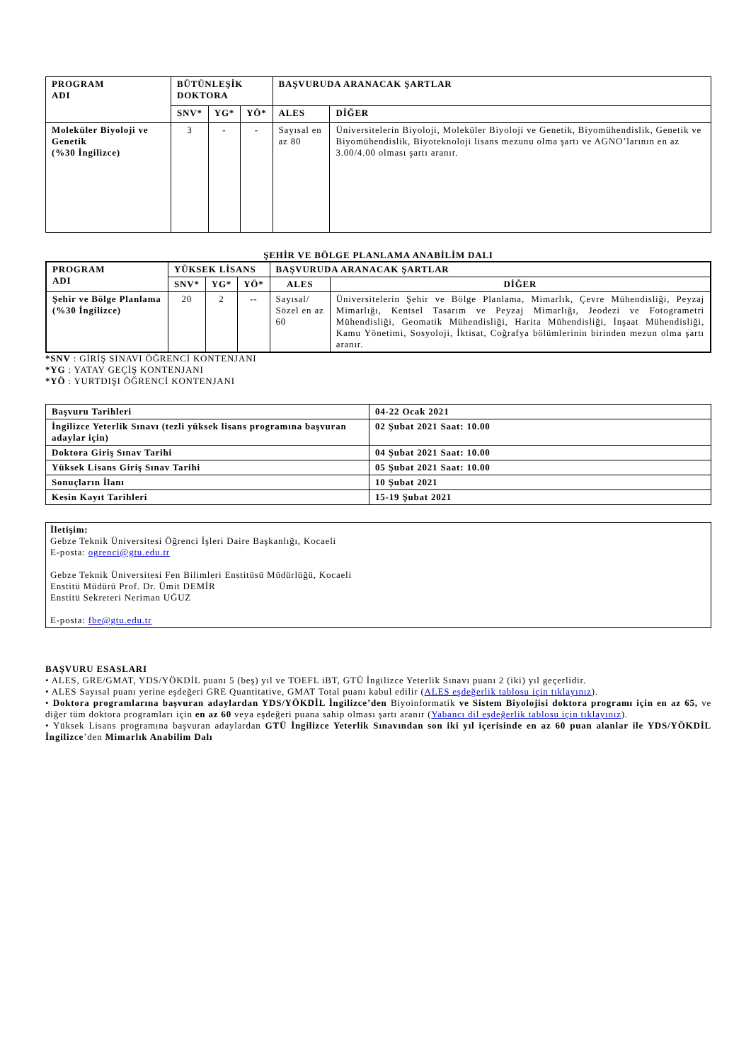| PROGRAM ADI | BÜTÜNLEŞİK DOKTORA | | | BAŞVURUDA ARANACAK ŞARTLAR | |
| --- | --- | --- | --- | --- | --- |
| | SNV* | YG* | YÖ* | ALES | DİĞER |
| Moleküler Biyoloji ve Genetik (%30 İngilizce) | 3 | - | - | Sayısal en az 80 | Üniversitelerin Biyoloji, Moleküler Biyoloji ve Genetik, Biyomühendislik, Genetik ve Biyomühendislik, Biyoteknoloji lisans mezunu olma şartı ve AGNO’larının en az 3.00/4.00 olması şartı aranır. |
ŞEHİR VE BÖLGE PLANLAMA ANABİLİM DALI
| PROGRAM ADI | YÜKSEK LİSANS | | | BAŞVURUDA ARANACAK ŞARTLAR | |
| --- | --- | --- | --- | --- | --- |
| | SNV* | YG* | YÖ* | ALES | DİĞER |
| Şehir ve Bölge Planlama (%30 İngilizce) | 20 | 2 | -- | Sayısal/ Sözel en az 60 | Üniversitelerin Şehir ve Bölge Planlama, Mimarlık, Çevre Mühendisliği, Peyzaj Mimarlığı, Kentsel Tasarım ve Peyzaj Mimarlığı, Jeodezi ve Fotogrametri Mühendisliği, Geomatik Mühendisliği, Harita Mühendisliği, İnşaat Mühendisliği, Kamu Yönetimi, Sosyoloji, İktisat, Coğrafya bölümlerinin birinden mezun olma şartı aranır. |
*SNV : GİRİŞ SINAVI ÖĞRENCİ KONTENJANI
*YG : YATAY GEÇİŞ KONTENJANI
*YÖ : YURTDIŞI ÖĞRENCİ KONTENJANI
| Başvuru Tarihleri | 04-22 Ocak 2021 |
| İngilizce Yeterlik Sınavı (tezli yüksek lisans programına başvuran adaylar için) | 02 Şubat 2021 Saat: 10.00 |
| Doktora Giriş Sınav Tarihi | 04 Şubat 2021 Saat: 10.00 |
| Yüksek Lisans Giriş Sınav Tarihi | 05 Şubat 2021 Saat: 10.00 |
| Sonuçların İlanı | 10 Şubat 2021 |
| Kesin Kayıt Tarihleri | 15-19 Şubat 2021 |
İletişim:
Gebze Teknik Üniversitesi Öğrenci İşleri Daire Başkanlığı, Kocaeli
E-posta: ogrenci@gtu.edu.tr
Gebze Teknik Üniversitesi Fen Bilimleri Enstitüsü Müdürlüğü, Kocaeli
Enstitü Müdürü Prof. Dr. Ümit DEMİR
Enstitü Sekreteri Neriman UĞUZ
E-posta: fbe@gtu.edu.tr
BAŞVURU ESASLARI
• ALES, GRE/GMAT, YDS/YÖKDİL puanı 5 (beş) yıl ve TOEFL iBT, GTÜ İngilizce Yeterlik Sınavı puanı 2 (iki) yıl geçerlidir.
• ALES Sayısal puanı yerine eşdeğeri GRE Quantitative, GMAT Total puanı kabul edilir (ALES eşdeğerlik tablosu için tıklayınız).
• Doktora programlarına başvuran adaylardan YDS/YÖKDİL İngilizce’den Biyoinformatik ve Sistem Biyolojisi doktora programı için en az 65, ve diğer tüm doktora programları için en az 60 veya eşdeğeri puana sahip olması şartı aranır (Yabancı dil eşdeğerlik tablosu için tıklayınız).
• Yüksek Lisans programına başvuran adaylardan GTÜ İngilizce Yeterlik Sınavından son iki yıl içerisinde en az 60 puan alanlar ile YDS/YÖKDİL İngilizce’den Mimarlık Anabilim Dalı